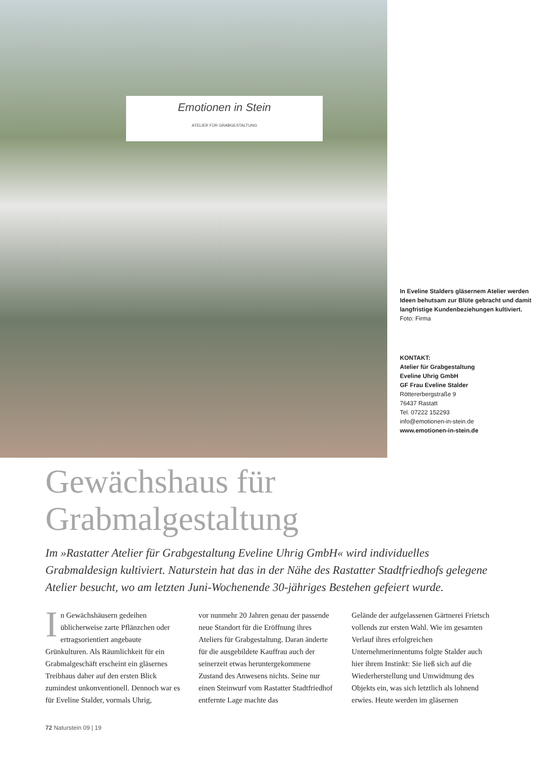Emotionen in Stein
ATELIER FÜR GRABGESTALTUNG
In Eveline Stalders gläsernem Atelier werden Ideen behutsam zur Blüte gebracht und damit langfristige Kundenbeziehungen kultiviert. Foto: Firma
KONTAKT:
Atelier für Grabgestaltung
Eveline Uhrig GmbH
GF Frau Eveline Stalder
Röttererbergstraße 9
76437 Rastatt
Tel. 07222 152293
info@emotionen-in-stein.de
www.emotionen-in-stein.de
Gewächshaus für
Grabmalgestaltung
Im »Rastatter Atelier für Grabgestaltung Eveline Uhrig GmbH« wird individuelles Grabmaldesign kultiviert. Naturstein hat das in der Nähe des Rastatter Stadtfriedhofs gelegene Atelier besucht, wo am letzten Juni-Wochenende 30-jähriges Bestehen gefeiert wurde.
In Gewächshäusern gedeihen üblicherweise zarte Pflänzchen oder ertragsorientiert angebaute Grünkulturen. Als Räumlichkeit für ein Grabmalgeschäft erscheint ein gläsernes Treibhaus daher auf den ersten Blick zumindest unkonventionell. Dennoch war es für Eveline Stalder, vormals Uhrig,
vor nunmehr 20 Jahren genau der passende neue Standort für die Eröffnung ihres Ateliers für Grabgestaltung. Daran änderte für die ausgebildete Kauffrau auch der seinerzeit etwas heruntergekommene Zustand des Anwesens nichts. Seine nur einen Steinwurf vom Rastatter Stadtfriedhof entfernte Lage machte das
Gelände der aufgelassenen Gärtnerei Frietsch vollends zur ersten Wahl. Wie im gesamten Verlauf ihres erfolgreichen Unternehmerinnentums folgte Stalder auch hier ihrem Instinkt: Sie ließ sich auf die Wiederherstellung und Umwidmung des Objekts ein, was sich letztlich als lohnend erwies. Heute werden im gläsernen
72 Naturstein 09 | 19